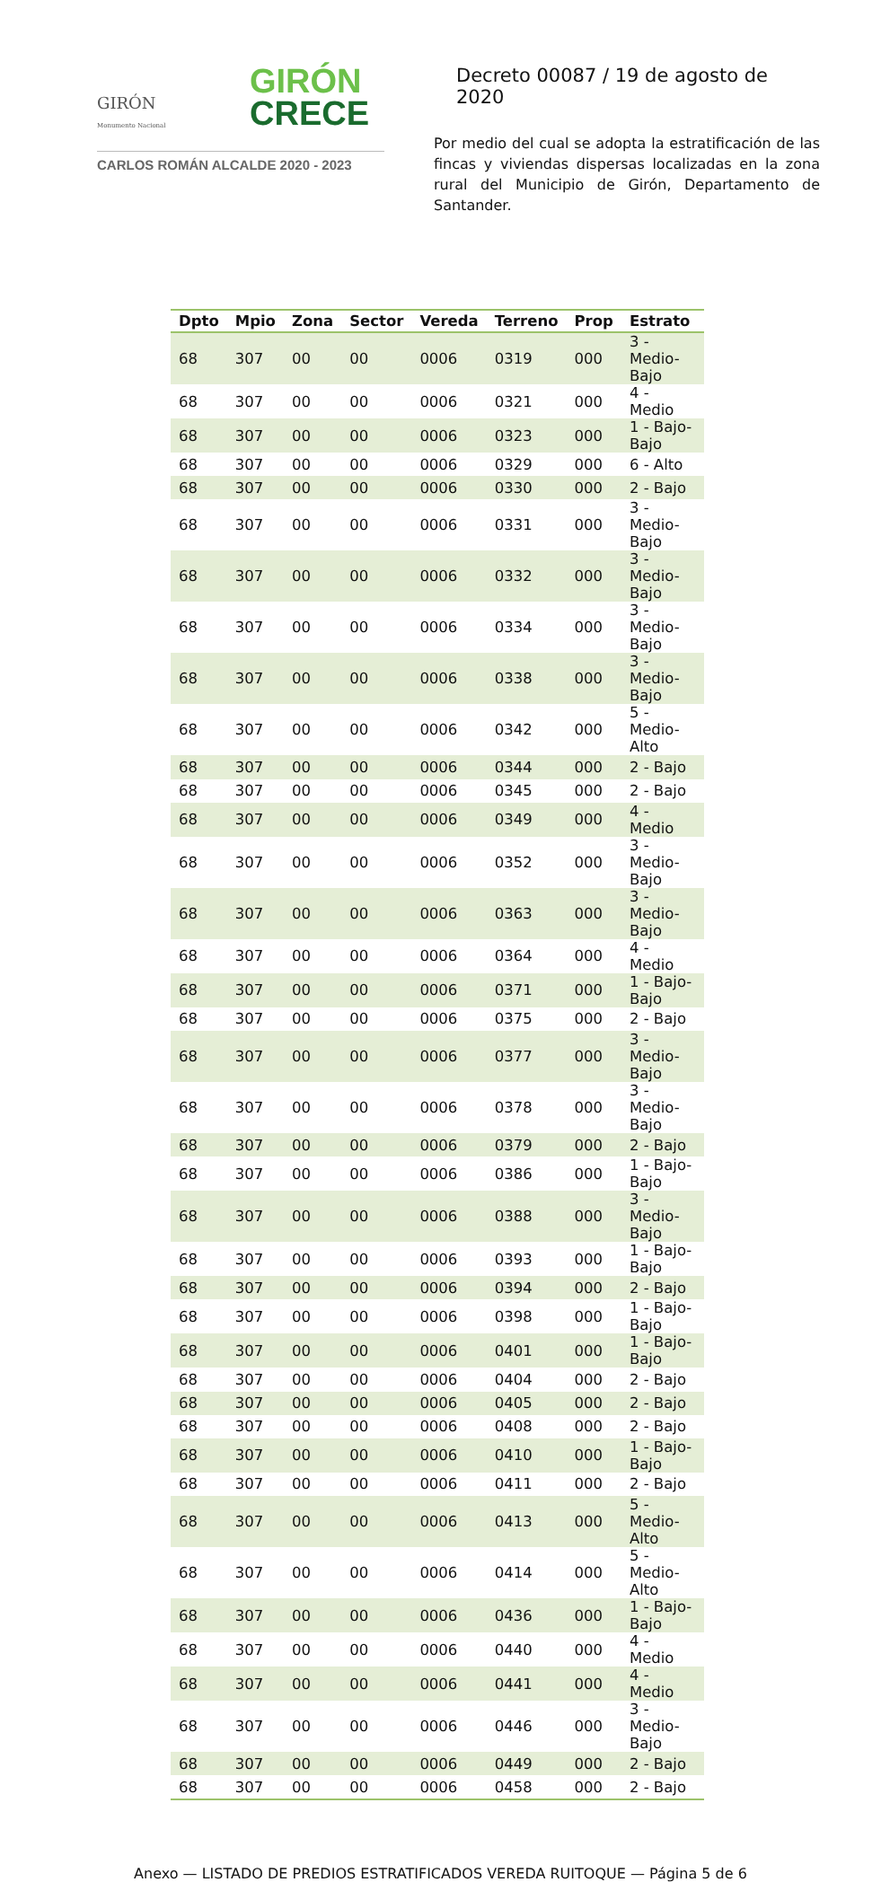GIRÓN
CRECE
GIRÓN
Monumento Nacional
CARLOS ROMÁN ALCALDE 2020 - 2023
Decreto 00087 / 19 de agosto de 2020
Por medio del cual se adopta la estratificación de las fincas y viviendas dispersas localizadas en la zona rural del Municipio de Girón, Departamento de Santander.
| Dpto | Mpio | Zona | Sector | Vereda | Terreno | Prop | Estrato |
| --- | --- | --- | --- | --- | --- | --- | --- |
| 68 | 307 | 00 | 00 | 0006 | 0319 | 000 | 3 - Medio-Bajo |
| 68 | 307 | 00 | 00 | 0006 | 0321 | 000 | 4 - Medio |
| 68 | 307 | 00 | 00 | 0006 | 0323 | 000 | 1 - Bajo-Bajo |
| 68 | 307 | 00 | 00 | 0006 | 0329 | 000 | 6 - Alto |
| 68 | 307 | 00 | 00 | 0006 | 0330 | 000 | 2 - Bajo |
| 68 | 307 | 00 | 00 | 0006 | 0331 | 000 | 3 - Medio-Bajo |
| 68 | 307 | 00 | 00 | 0006 | 0332 | 000 | 3 - Medio-Bajo |
| 68 | 307 | 00 | 00 | 0006 | 0334 | 000 | 3 - Medio-Bajo |
| 68 | 307 | 00 | 00 | 0006 | 0338 | 000 | 3 - Medio-Bajo |
| 68 | 307 | 00 | 00 | 0006 | 0342 | 000 | 5 - Medio-Alto |
| 68 | 307 | 00 | 00 | 0006 | 0344 | 000 | 2 - Bajo |
| 68 | 307 | 00 | 00 | 0006 | 0345 | 000 | 2 - Bajo |
| 68 | 307 | 00 | 00 | 0006 | 0349 | 000 | 4 - Medio |
| 68 | 307 | 00 | 00 | 0006 | 0352 | 000 | 3 - Medio-Bajo |
| 68 | 307 | 00 | 00 | 0006 | 0363 | 000 | 3 - Medio-Bajo |
| 68 | 307 | 00 | 00 | 0006 | 0364 | 000 | 4 - Medio |
| 68 | 307 | 00 | 00 | 0006 | 0371 | 000 | 1 - Bajo-Bajo |
| 68 | 307 | 00 | 00 | 0006 | 0375 | 000 | 2 - Bajo |
| 68 | 307 | 00 | 00 | 0006 | 0377 | 000 | 3 - Medio-Bajo |
| 68 | 307 | 00 | 00 | 0006 | 0378 | 000 | 3 - Medio-Bajo |
| 68 | 307 | 00 | 00 | 0006 | 0379 | 000 | 2 - Bajo |
| 68 | 307 | 00 | 00 | 0006 | 0386 | 000 | 1 - Bajo-Bajo |
| 68 | 307 | 00 | 00 | 0006 | 0388 | 000 | 3 - Medio-Bajo |
| 68 | 307 | 00 | 00 | 0006 | 0393 | 000 | 1 - Bajo-Bajo |
| 68 | 307 | 00 | 00 | 0006 | 0394 | 000 | 2 - Bajo |
| 68 | 307 | 00 | 00 | 0006 | 0398 | 000 | 1 - Bajo-Bajo |
| 68 | 307 | 00 | 00 | 0006 | 0401 | 000 | 1 - Bajo-Bajo |
| 68 | 307 | 00 | 00 | 0006 | 0404 | 000 | 2 - Bajo |
| 68 | 307 | 00 | 00 | 0006 | 0405 | 000 | 2 - Bajo |
| 68 | 307 | 00 | 00 | 0006 | 0408 | 000 | 2 - Bajo |
| 68 | 307 | 00 | 00 | 0006 | 0410 | 000 | 1 - Bajo-Bajo |
| 68 | 307 | 00 | 00 | 0006 | 0411 | 000 | 2 - Bajo |
| 68 | 307 | 00 | 00 | 0006 | 0413 | 000 | 5 - Medio-Alto |
| 68 | 307 | 00 | 00 | 0006 | 0414 | 000 | 5 - Medio-Alto |
| 68 | 307 | 00 | 00 | 0006 | 0436 | 000 | 1 - Bajo-Bajo |
| 68 | 307 | 00 | 00 | 0006 | 0440 | 000 | 4 - Medio |
| 68 | 307 | 00 | 00 | 0006 | 0441 | 000 | 4 - Medio |
| 68 | 307 | 00 | 00 | 0006 | 0446 | 000 | 3 - Medio-Bajo |
| 68 | 307 | 00 | 00 | 0006 | 0449 | 000 | 2 - Bajo |
| 68 | 307 | 00 | 00 | 0006 | 0458 | 000 | 2 - Bajo |
Anexo — LISTADO DE PREDIOS ESTRATIFICADOS VEREDA RUITOQUE — Página 5 de 6